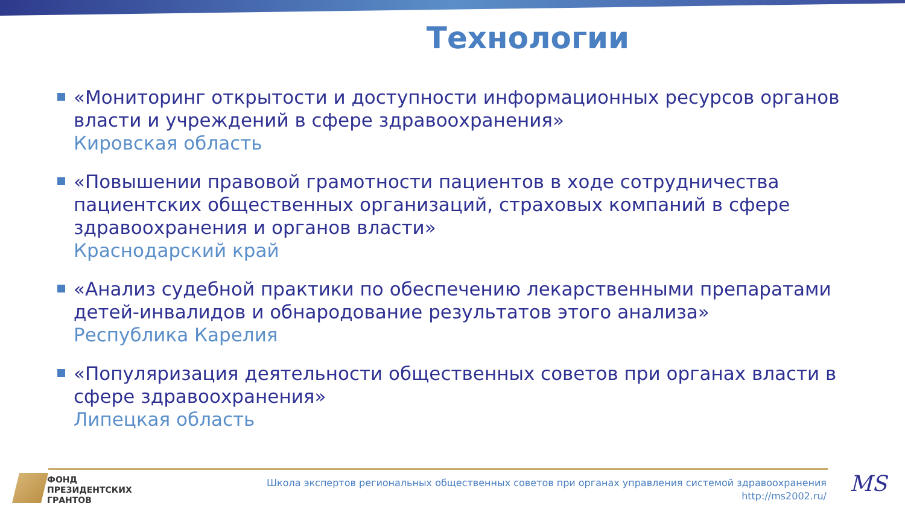Технологии
«Мониторинг открытости и доступности информационных ресурсов органов власти и учреждений в сфере здравоохранения»
Кировская область
«Повышении правовой грамотности пациентов в ходе сотрудничества пациентских общественных организаций, страховых компаний в сфере здравоохранения и органов власти»
Краснодарский край
«Анализ судебной практики по обеспечению лекарственными препаратами детей-инвалидов и обнародование результатов этого анализа»
Республика Карелия
«Популяризация деятельности общественных советов при органах власти в сфере здравоохранения»
Липецкая область
ФОНД
ПРЕЗИДЕНТСКИХ
ГРАНТОВ
Школа экспертов региональных общественных советов при органах управления системой здравоохранения
http://ms2002.ru/
MS